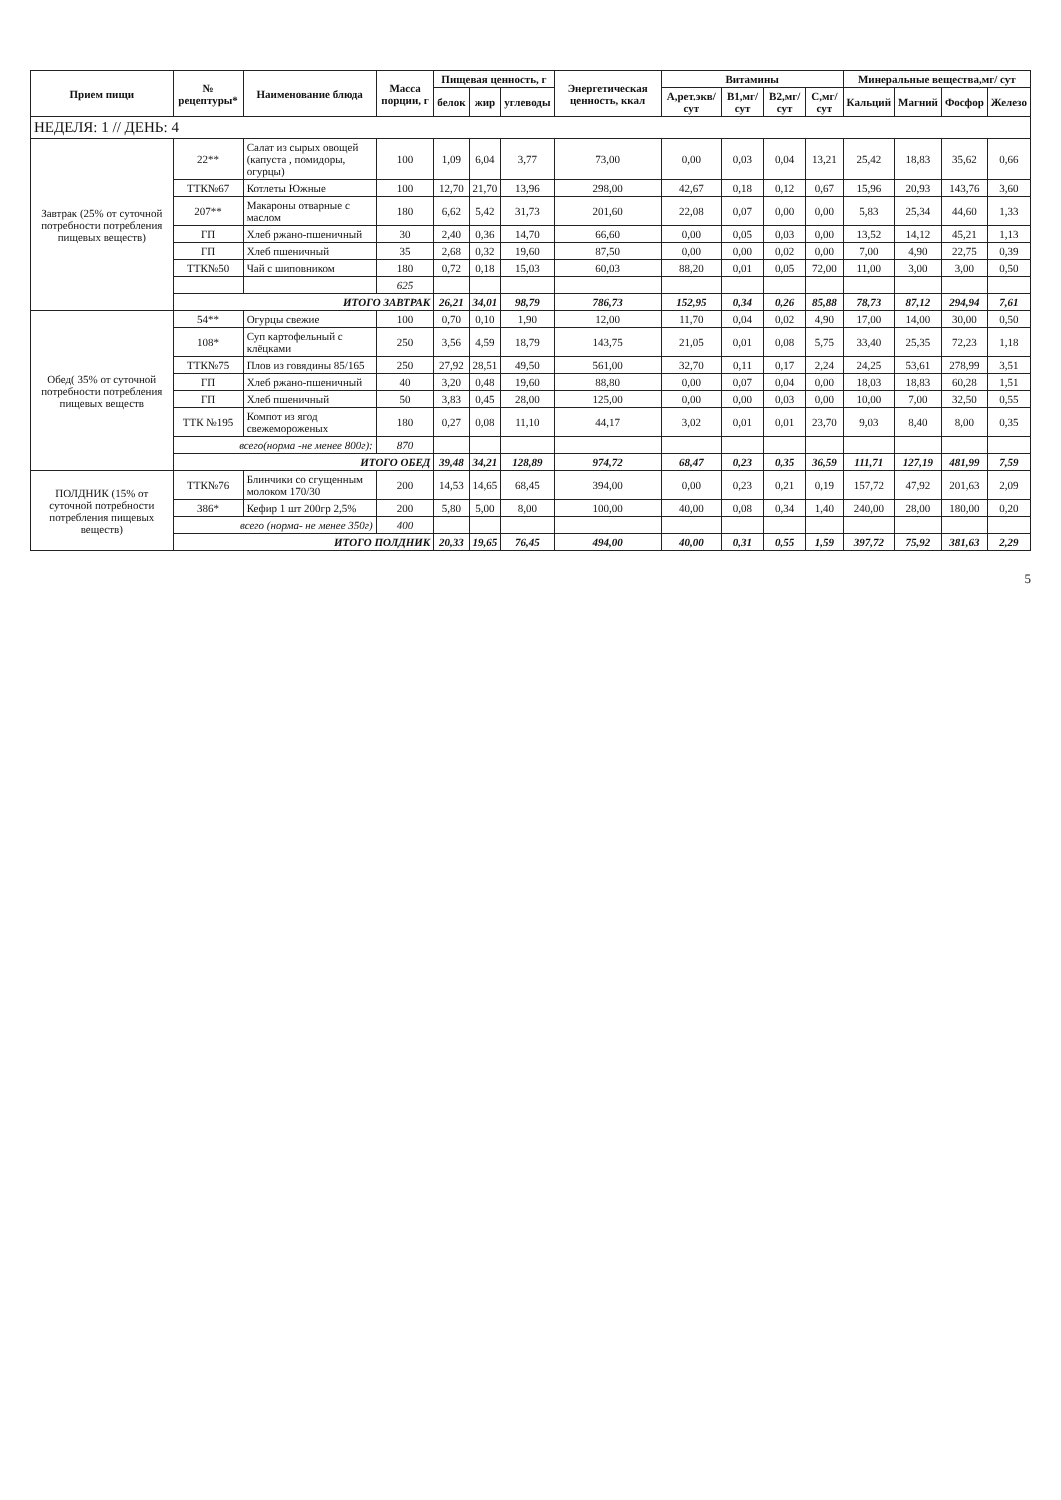| Прием пищи | № рецептуры* | Наименование блюда | Масса порции, г | Пищевая ценность, г | | | Энергетическая ценность, ккал | Витамины | | | | Минеральные вещества,мг/ сут | | | |
| --- | --- | --- | --- | --- | --- | --- | --- | --- | --- | --- | --- | --- | --- | --- | --- |
| | | | | белок | жир | углеводы | | А,рет.экв/сут | В1,мг/сут | В2,мг/сут | С,мг/сут | Кальций | Магний | Фосфор | Железо |
| НЕДЕЛЯ: 1 // ДЕНЬ: 4 | | | | | | | | | | | | | | | |
| Завтрак (25% от суточной потребности потребления пищевых веществ) | 22** | Салат из сырых овощей (капуста , помидоры, огурцы) | 100 | 1,09 | 6,04 | 3,77 | 73,00 | 0,00 | 0,03 | 0,04 | 13,21 | 25,42 | 18,83 | 35,62 | 0,66 |
| | ТТК№67 | Котлеты Южные | 100 | 12,70 | 21,70 | 13,96 | 298,00 | 42,67 | 0,18 | 0,12 | 0,67 | 15,96 | 20,93 | 143,76 | 3,60 |
| | 207** | Макароны отварные с маслом | 180 | 6,62 | 5,42 | 31,73 | 201,60 | 22,08 | 0,07 | 0,00 | 0,00 | 5,83 | 25,34 | 44,60 | 1,33 |
| | ГП | Хлеб ржано-пшеничный | 30 | 2,40 | 0,36 | 14,70 | 66,60 | 0,00 | 0,05 | 0,03 | 0,00 | 13,52 | 14,12 | 45,21 | 1,13 |
| | ГП | Хлеб пшеничный | 35 | 2,68 | 0,32 | 19,60 | 87,50 | 0,00 | 0,00 | 0,02 | 0,00 | 7,00 | 4,90 | 22,75 | 0,39 |
| | ТТК№50 | Чай с шиповником | 180 | 0,72 | 0,18 | 15,03 | 60,03 | 88,20 | 0,01 | 0,05 | 72,00 | 11,00 | 3,00 | 3,00 | 0,50 |
| | | | 625 | | | | | | | | | | | | |
| | ИТОГО ЗАВТРАК | | | 26,21 | 34,01 | 98,79 | 786,73 | 152,95 | 0,34 | 0,26 | 85,88 | 78,73 | 87,12 | 294,94 | 7,61 |
| Обед( 35% от суточной потребности потребления пищевых веществ | 54** | Огурцы свежие | 100 | 0,70 | 0,10 | 1,90 | 12,00 | 11,70 | 0,04 | 0,02 | 4,90 | 17,00 | 14,00 | 30,00 | 0,50 |
| | 108* | Суп картофельный с клёцками | 250 | 3,56 | 4,59 | 18,79 | 143,75 | 21,05 | 0,01 | 0,08 | 5,75 | 33,40 | 25,35 | 72,23 | 1,18 |
| | ТТК№75 | Плов из говядины 85/165 | 250 | 27,92 | 28,51 | 49,50 | 561,00 | 32,70 | 0,11 | 0,17 | 2,24 | 24,25 | 53,61 | 278,99 | 3,51 |
| | ГП | Хлеб ржано-пшеничный | 40 | 3,20 | 0,48 | 19,60 | 88,80 | 0,00 | 0,07 | 0,04 | 0,00 | 18,03 | 18,83 | 60,28 | 1,51 |
| | ГП | Хлеб пшеничный | 50 | 3,83 | 0,45 | 28,00 | 125,00 | 0,00 | 0,00 | 0,03 | 0,00 | 10,00 | 7,00 | 32,50 | 0,55 |
| | ТТК №195 | Компот из ягод свежемороженых | 180 | 0,27 | 0,08 | 11,10 | 44,17 | 3,02 | 0,01 | 0,01 | 23,70 | 9,03 | 8,40 | 8,00 | 0,35 |
| | всего(норма -не менее 800г): | | 870 | | | | | | | | | | | | |
| | ИТОГО ОБЕД | | | 39,48 | 34,21 | 128,89 | 974,72 | 68,47 | 0,23 | 0,35 | 36,59 | 111,71 | 127,19 | 481,99 | 7,59 |
| ПОЛДНИК (15% от суточной потребности потребления пищевых веществ) | ТТК№76 | Блинчики со сгущенным молоком 170/30 | 200 | 14,53 | 14,65 | 68,45 | 394,00 | 0,00 | 0,23 | 0,21 | 0,19 | 157,72 | 47,92 | 201,63 | 2,09 |
| | 386* | Кефир 1 шт 200гр 2,5% | 200 | 5,80 | 5,00 | 8,00 | 100,00 | 40,00 | 0,08 | 0,34 | 1,40 | 240,00 | 28,00 | 180,00 | 0,20 |
| | всего (норма- не менее 350г) | | 400 | | | | | | | | | | | | |
| | ИТОГО ПОЛДНИК | | | 20,33 | 19,65 | 76,45 | 494,00 | 40,00 | 0,31 | 0,55 | 1,59 | 397,72 | 75,92 | 381,63 | 2,29 |
5